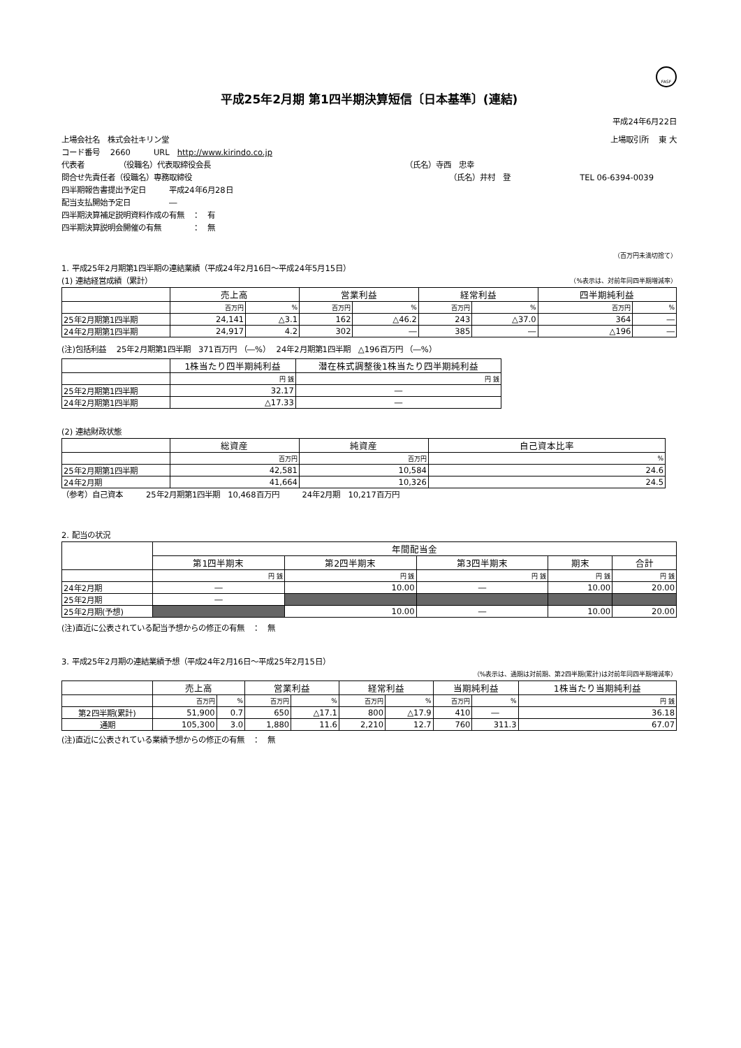FASF
平成25年2月期 第1四半期決算短信〔日本基準〕(連結)
平成24年6月22日
上場会社名　株式会社キリン堂 上場取引所　 東 大
コード番号　 2660　　　URL　http://www.kirindo.co.jp
代表者　　　　　（役職名）代表取締役会長
（氏名）寺西　忠幸
問合せ先責任者（役職名）専務取締役 （氏名）井村　登　　　　　　　　　TEL 06-6394-0039　　　
四半期報告書提出予定日　　　平成24年6月28日
配当支払開始予定日　　　　　―
四半期決算補足説明資料作成の有無　：　有
四半期決算説明会開催の有無　　　　：　無
（百万円未満切捨て）
1. 平成25年2月期第1四半期の連結業績（平成24年2月16日～平成24年5月15日）
(1) 連結経営成績（累計）
（%表示は、対前年同四半期増減率）
| | 売上高 | | 営業利益 | | 経常利益 | | 四半期純利益 | |
| --- | --- | --- | --- | --- | --- | --- | --- | --- |
| | 百万円 | % | 百万円 | % | 百万円 | % | 百万円 | % |
| 25年2月期第1四半期 | 24,141 | △3.1 | 162 | △46.2 | 243 | △37.0 | 364 | ― |
| 24年2月期第1四半期 | 24,917 | 4.2 | 302 | ― | 385 | ― | △196 | ― |
(注)包括利益　 25年2月期第1四半期　371百万円 （―%）　 24年2月期第1四半期　△196百万円 （―%）
| | 1株当たり四半期純利益 | 潜在株式調整後1株当たり四半期純利益 |
| --- | --- | --- |
| | 円 銭 | 円 銭 |
| 25年2月期第1四半期 | 32.17 | ― |
| 24年2月期第1四半期 | △17.33 | ― |
(2) 連結財政状態
| | 総資産 | 純資産 | 自己資本比率 |
| --- | --- | --- | --- |
| | 百万円 | 百万円 | % |
| 25年2月期第1四半期 | 42,581 | 10,584 | 24.6 |
| 24年2月期 | 41,664 | 10,326 | 24.5 |
（参考）自己資本　　　25年2月期第1四半期　10,468百万円　　　24年2月期　10,217百万円
2. 配当の状況
| | 年間配当金 | | | | |
| --- | --- | --- | --- | --- | --- |
| | 第1四半期末 | 第2四半期末 | 第3四半期末 | 期末 | 合計 |
| | 円 銭 | 円 銭 | 円 銭 | 円 銭 | 円 銭 |
| 24年2月期 | ― | 10.00 | ― | 10.00 | 20.00 |
| 25年2月期 | ― | | | | |
| 25年2月期(予想) | | 10.00 | ― | 10.00 | 20.00 |
(注)直近に公表されている配当予想からの修正の有無　：　無
3. 平成25年2月期の連結業績予想（平成24年2月16日～平成25年2月15日）
（%表示は、通期は対前期、第2四半期(累計)は対前年同四半期増減率）
| | 売上高 | | 営業利益 | | 経常利益 | | 当期純利益 | | 1株当たり当期純利益 |
| --- | --- | --- | --- | --- | --- | --- | --- | --- | --- |
| | 百万円 | % | 百万円 | % | 百万円 | % | 百万円 | % | 円 銭 |
| 第2四半期(累計) | 51,900 | 0.7 | 650 | △17.1 | 800 | △17.9 | 410 | ― | 36.18 |
| 通期 | 105,300 | 3.0 | 1,880 | 11.6 | 2,210 | 12.7 | 760 | 311.3 | 67.07 |
(注)直近に公表されている業績予想からの修正の有無　：　無